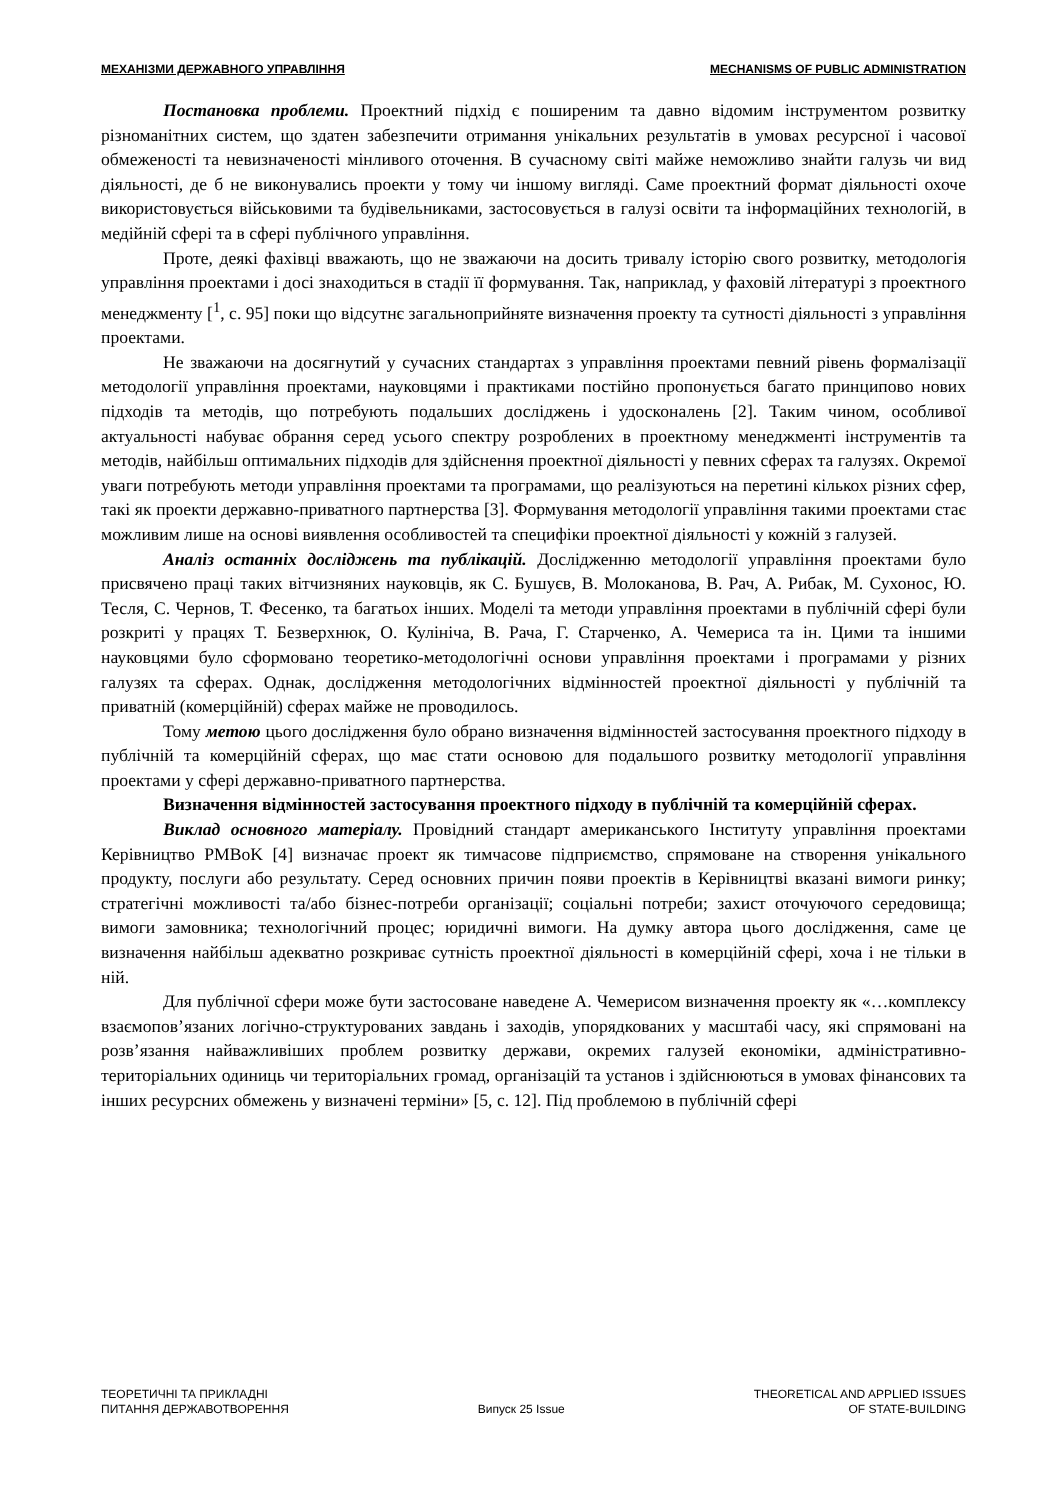МЕХАНІЗМИ ДЕРЖАВНОГО УПРАВЛІННЯ MECHANISMS OF PUBLIC ADMINISTRATION
Постановка проблеми. Проектний підхід є поширеним та давно відомим інструментом розвитку різноманітних систем, що здатен забезпечити отримання унікальних результатів в умовах ресурсної і часової обмеженості та невизначеності мінливого оточення. В сучасному світі майже неможливо знайти галузь чи вид діяльності, де б не виконувались проекти у тому чи іншому вигляді. Саме проектний формат діяльності охоче використовується військовими та будівельниками, застосовується в галузі освіти та інформаційних технологій, в медійній сфері та в сфері публічного управління.
Проте, деякі фахівці вважають, що не зважаючи на досить тривалу історію свого розвитку, методологія управління проектами і досі знаходиться в стадії її формування. Так, наприклад, у фаховій літературі з проектного менеджменту [<sup>1</sup>, с. 95] поки що відсутнє загальноприйняте визначення проекту та сутності діяльності з управління проектами.
Не зважаючи на досягнутий у сучасних стандартах з управління проектами певний рівень формалізації методології управління проектами, науковцями і практиками постійно пропонується багато принципово нових підходів та методів, що потребують подальших досліджень і удосконалень [2]. Таким чином, особливої актуальності набуває обрання серед усього спектру розроблених в проектному менеджменті інструментів та методів, найбільш оптимальних підходів для здійснення проектної діяльності у певних сферах та галузях. Окремої уваги потребують методи управління проектами та програмами, що реалізуються на перетині кількох різних сфер, такі як проекти державно-приватного партнерства [3]. Формування методології управління такими проектами стає можливим лише на основі виявлення особливостей та специфіки проектної діяльності у кожній з галузей.
Аналіз останніх досліджень та публікацій. Дослідженню методології управління проектами було присвячено праці таких вітчизняних науковців, як С. Бушуєв, В. Молоканова, В. Рач, А. Рибак, М. Сухонос, Ю. Тесля, С. Чернов, Т. Фесенко, та багатьох інших. Моделі та методи управління проектами в публічній сфері були розкриті у працях Т. Безверхнюк, О. Кулініча, В. Рача, Г. Старченко, А. Чемериса та ін. Цими та іншими науковцями було сформовано теоретико-методологічні основи управління проектами і програмами у різних галузях та сферах. Однак, дослідження методологічних відмінностей проектної діяльності у публічній та приватній (комерційній) сферах майже не проводилось.
Тому метою цього дослідження було обрано визначення відмінностей застосування проектного підходу в публічній та комерційній сферах, що має стати основою для подальшого розвитку методології управління проектами у сфері державно-приватного партнерства.
Визначення відмінностей застосування проектного підходу в публічній та комерційній сферах.
Виклад основного матеріалу. Провідний стандарт американського Інституту управління проектами Керівництво PMBoK [4] визначає проект як тимчасове підприємство, спрямоване на створення унікального продукту, послуги або результату. Серед основних причин появи проектів в Керівництві вказані вимоги ринку; стратегічні можливості та/або бізнес-потреби організації; соціальні потреби; захист оточуючого середовища; вимоги замовника; технологічний процес; юридичні вимоги. На думку автора цього дослідження, саме це визначення найбільш адекватно розкриває сутність проектної діяльності в комерційній сфері, хоча і не тільки в ній.
Для публічної сфери може бути застосоване наведене А. Чемерисом визначення проекту як «…комплексу взаємопов’язаних логічно-структурованих завдань і заходів, упорядкованих у масштабі часу, які спрямовані на розв’язання найважливіших проблем розвитку держави, окремих галузей економіки, адміністративно-територіальних одиниць чи територіальних громад, організацій та установ і здійснюються в умовах фінансових та інших ресурсних обмежень у визначені терміни» [5, с. 12]. Під проблемою в публічній сфері
ТЕОРЕТИЧНІ ТА ПРИКЛАДНІ
ПИТАННЯ ДЕРЖАВОТВОРЕННЯ
Випуск 25 Issue THEORETICAL AND APPLIED ISSUES
OF STATE-BUILDING